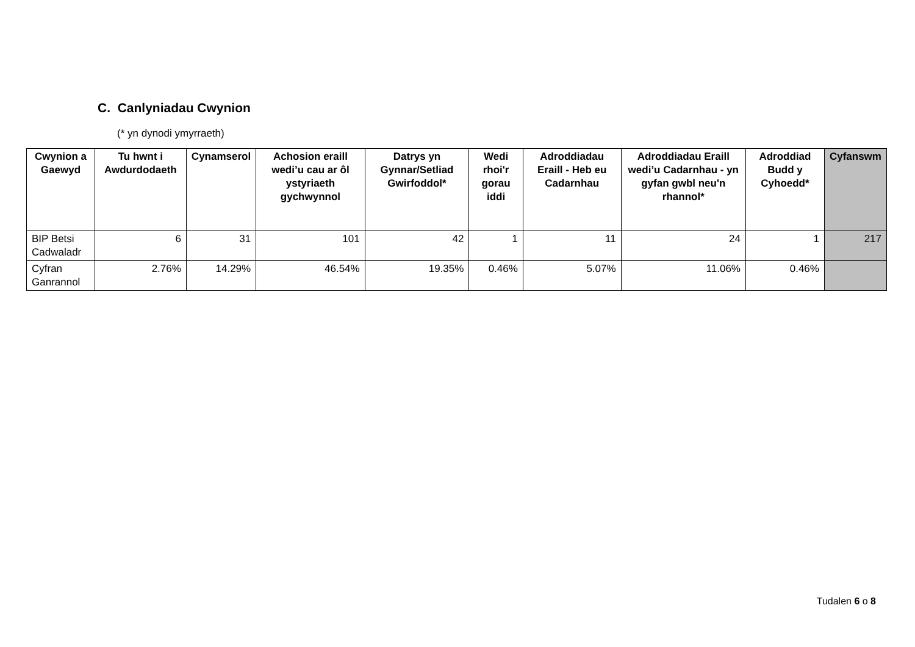C. Canlyniadau Cwynion
(* yn dynodi ymyrraeth)
| Cwynion a Gaewyd | Tu hwnt i Awdurdodaeth | Cynamserol | Achosion eraill wedi’u cau ar ôl ystyriaeth gychwynnol | Datrys yn Gynnar/Setliad Gwirfoddol* | Wedi rhoi'r gorau iddi | Adroddiadau Eraill - Heb eu Cadarnhau | Adroddiadau Eraill wedi’u Cadarnhau - yn gyfan gwbl neu'n rhannol* | Adroddiad Budd y Cyhoedd* | Cyfanswm |
| --- | --- | --- | --- | --- | --- | --- | --- | --- | --- |
| BIP Betsi Cadwaladr | 6 | 31 | 101 | 42 | 1 | 11 | 24 | 1 | 217 |
| Cyfran Ganrannol | 2.76% | 14.29% | 46.54% | 19.35% | 0.46% | 5.07% | 11.06% | 0.46% | |
Tudalen 6 o 8